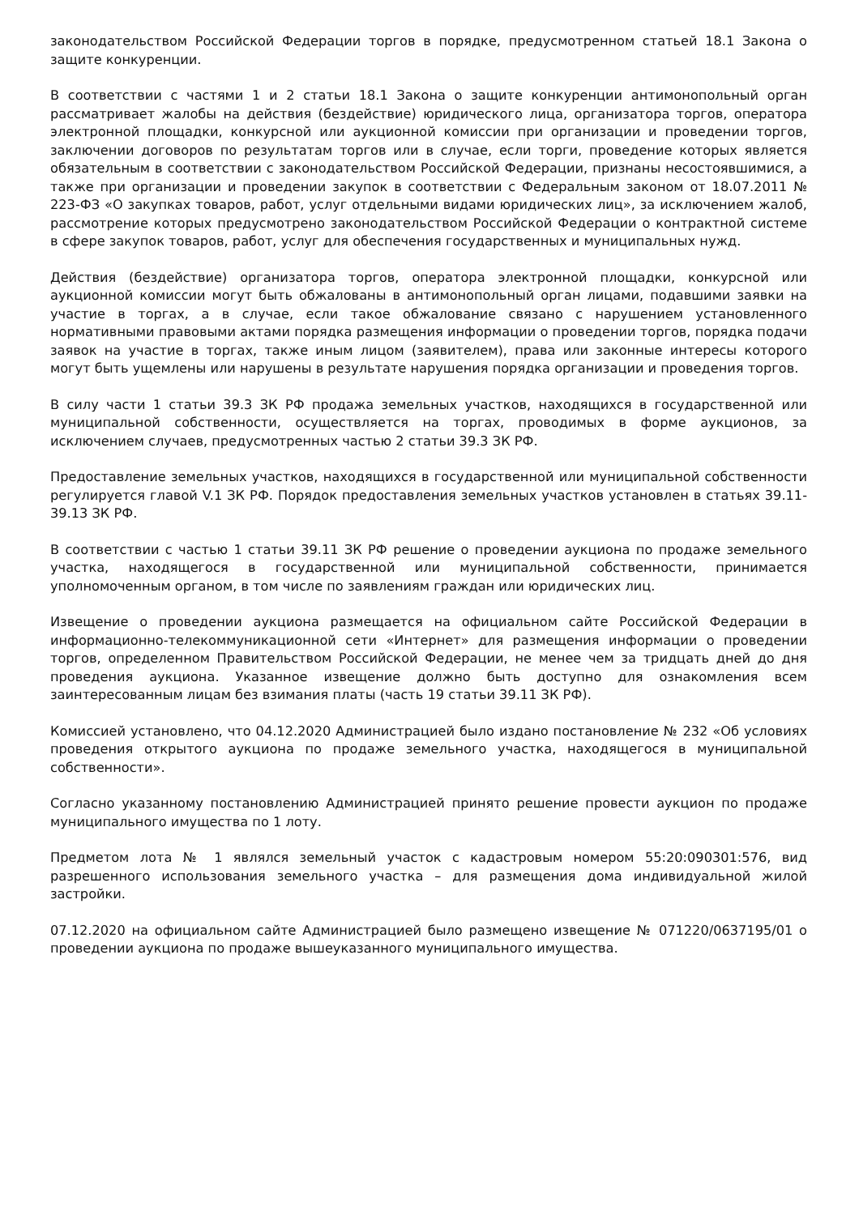законодательством Российской Федерации торгов в порядке, предусмотренном статьей 18.1 Закона о защите конкуренции.
В соответствии с частями 1 и 2 статьи 18.1 Закона о защите конкуренции антимонопольный орган рассматривает жалобы на действия (бездействие) юридического лица, организатора торгов, оператора электронной площадки, конкурсной или аукционной комиссии при организации и проведении торгов, заключении договоров по результатам торгов или в случае, если торги, проведение которых является обязательным в соответствии с законодательством Российской Федерации, признаны несостоявшимися, а также при организации и проведении закупок в соответствии с Федеральным законом от 18.07.2011 № 223-ФЗ «О закупках товаров, работ, услуг отдельными видами юридических лиц», за исключением жалоб, рассмотрение которых предусмотрено законодательством Российской Федерации о контрактной системе в сфере закупок товаров, работ, услуг для обеспечения государственных и муниципальных нужд.
Действия (бездействие) организатора торгов, оператора электронной площадки, конкурсной или аукционной комиссии могут быть обжалованы в антимонопольный орган лицами, подавшими заявки на участие в торгах, а в случае, если такое обжалование связано с нарушением установленного нормативными правовыми актами порядка размещения информации о проведении торгов, порядка подачи заявок на участие в торгах, также иным лицом (заявителем), права или законные интересы которого могут быть ущемлены или нарушены в результате нарушения порядка организации и проведения торгов.
В силу части 1 статьи 39.3 ЗК РФ продажа земельных участков, находящихся в государственной или муниципальной собственности, осуществляется на торгах, проводимых в форме аукционов, за исключением случаев, предусмотренных частью 2 статьи 39.3 ЗК РФ.
Предоставление земельных участков, находящихся в государственной или муниципальной собственности регулируется главой V.1 ЗК РФ. Порядок предоставления земельных участков установлен в статьях 39.11-39.13 ЗК РФ.
В соответствии с частью 1 статьи 39.11 ЗК РФ решение о проведении аукциона по продаже земельного участка, находящегося в государственной или муниципальной собственности, принимается уполномоченным органом, в том числе по заявлениям граждан или юридических лиц.
Извещение о проведении аукциона размещается на официальном сайте Российской Федерации в информационно-телекоммуникационной сети «Интернет» для размещения информации о проведении торгов, определенном Правительством Российской Федерации, не менее чем за тридцать дней до дня проведения аукциона. Указанное извещение должно быть доступно для ознакомления всем заинтересованным лицам без взимания платы (часть 19 статьи 39.11 ЗК РФ).
Комиссией установлено, что 04.12.2020 Администрацией было издано постановление № 232 «Об условиях проведения открытого аукциона по продаже земельного участка, находящегося в муниципальной собственности».
Согласно указанному постановлению Администрацией принято решение провести аукцион по продаже муниципального имущества по 1 лоту.
Предметом лота № 1 являлся земельный участок с кадастровым номером 55:20:090301:576, вид разрешенного использования земельного участка – для размещения дома индивидуальной жилой застройки.
07.12.2020 на официальном сайте Администрацией было размещено извещение № 071220/0637195/01 о проведении аукциона по продаже вышеуказанного муниципального имущества.